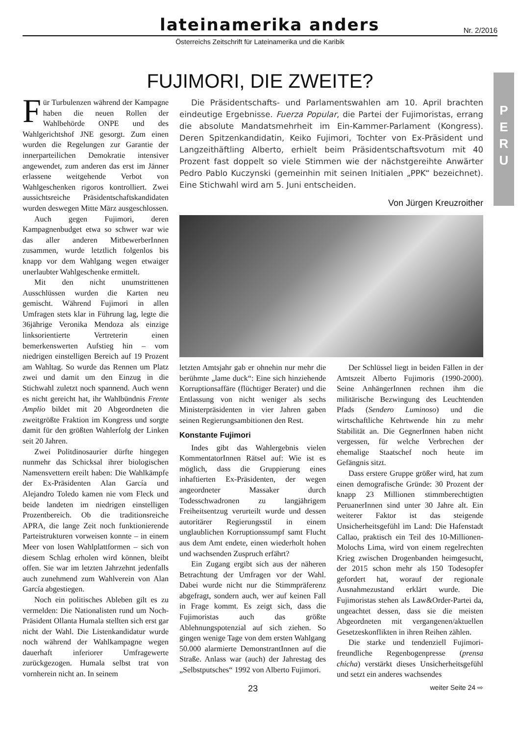lateinamerika anders
Nr. 2/2016
Österreichs Zeitschrift für Lateinamerika und die Karibik
P
E
R
U
FUJIMORI, DIE ZWEITE?
Für Turbulenzen während der Kampagne haben die neuen Rollen der Wahlbehörde ONPE und des Wahlgerichtshof JNE gesorgt. Zum einen wurden die Regelungen zur Garantie der innerparteilichen Demokratie intensiver angewendet, zum anderen das erst im Jänner erlassene weitgehende Verbot von Wahlgeschenken rigoros kontrolliert. Zwei aussichtsreiche Präsidentschaftskandidaten wurden deswegen Mitte März ausgeschlossen.
Auch gegen Fujimori, deren Kampagnenbudget etwa so schwer war wie das aller anderen MitbewerberInnen zusammen, wurde letztlich folgenlos bis knapp vor dem Wahlgang wegen etwaiger unerlaubter Wahlgeschenke ermittelt.
Mit den nicht unumstrittenen Ausschlüssen wurden die Karten neu gemischt. Während Fujimori in allen Umfragen stets klar in Führung lag, legte die 36jährige Veronika Mendoza als einzige linksorientierte Vertreterin einen bemerkenswerten Aufstieg hin – vom niedrigen einstelligen Bereich auf 19 Prozent am Wahltag. So wurde das Rennen um Platz zwei und damit um den Einzug in die Stichwahl zuletzt noch spannend. Auch wenn es nicht gereicht hat, ihr Wahlbündnis Frente Amplio bildet mit 20 Abgeordneten die zweitgrößte Fraktion im Kongress und sorgte damit für den größten Wahlerfolg der Linken seit 20 Jahren.
Zwei Politdinosaurier dürfte hingegen nunmehr das Schicksal ihrer biologischen Namensvettern ereilt haben: Die Wahlkämpfe der Ex-Präsidenten Alan García und Alejandro Toledo kamen nie vom Fleck und beide landeten im niedrigen einstelligen Prozentbereich. Ob die traditionsreiche APRA, die lange Zeit noch funktionierende Parteistrukturen vorweisen konnte – in einem Meer von losen Wahlplattformen – sich von diesem Schlag erholen wird können, bleibt offen. Sie war im letzten Jahrzehnt jedenfalls auch zunehmend zum Wahlverein von Alan García abgestiegen.
Noch ein politisches Ableben gilt es zu vermelden: Die Nationalisten rund um Noch-Präsident Ollanta Humala stellten sich erst gar nicht der Wahl. Die Listenkandidatur wurde noch während der Wahlkampagne wegen dauerhaft inferiorer Umfragewerte zurückgezogen. Humala selbst trat von vornherein nicht an. In seinem
Die Präsidentschafts- und Parlamentswahlen am 10. April brachten eindeutige Ergebnisse. Fuerza Popular, die Partei der Fujimoristas, errang die absolute Mandatsmehrheit im Ein-Kammer-Parlament (Kongress). Deren Spitzenkandidatin, Keiko Fujimori, Tochter von Ex-Präsident und Langzeithäftling Alberto, erhielt beim Präsidentschaftsvotum mit 40 Prozent fast doppelt so viele Stimmen wie der nächstgereihte Anwärter Pedro Pablo Kuczynski (gemeinhin mit seinen Initialen „PPK“ bezeichnet). Eine Stichwahl wird am 5. Juni entscheiden.
Von Jürgen Kreuzroither
letzten Amtsjahr gab er ohnehin nur mehr die berühmte „lame duck“: Eine sich hinziehende Korruptionsaffäre (flüchtiger Berater) und die Entlassung von nicht weniger als sechs Ministerpräsidenten in vier Jahren gaben seinen Regierungsambitionen den Rest.
Konstante Fujimori
Indes gibt das Wahlergebnis vielen KommentatorInnen Rätsel auf: Wie ist es möglich, dass die Gruppierung eines inhaftierten Ex-Präsidenten, der wegen angeordneter Massaker durch Todesschwadronen zu langjährigem Freiheitsentzug verurteilt wurde und dessen autoritärer Regierungsstil in einem unglaublichen Korruptionssumpf samt Flucht aus dem Amt endete, einen wiederholt hohen und wachsenden Zuspruch erfährt?
Ein Zugang ergibt sich aus der näheren Betrachtung der Umfragen vor der Wahl. Dabei wurde nicht nur die Stimmpräferenz abgefragt, sondern auch, wer auf keinen Fall in Frage kommt. Es zeigt sich, dass die Fujimoristas auch das größte Ablehnungspotenzial auf sich ziehen. So gingen wenige Tage von dem ersten Wahlgang 50.000 alarmierte DemonstrantInnen auf die Straße. Anlass war (auch) der Jahrestag des „Selbstputsches“ 1992 von Alberto Fujimori.
Der Schlüssel liegt in beiden Fällen in der Amtszeit Alberto Fujimoris (1990-2000). Seine AnhängerInnen rechnen ihm die militärische Bezwingung des Leuchtenden Pfads (Sendero Luminoso) und die wirtschaftliche Kehrtwende hin zu mehr Stabilität an. Die GegnerInnen haben nicht vergessen, für welche Verbrechen der ehemalige Staatschef noch heute im Gefängnis sitzt.
Dass erstere Gruppe größer wird, hat zum einen demografische Gründe: 30 Prozent der knapp 23 Millionen stimmberechtigten PeruanerInnen sind unter 30 Jahre alt. Ein weiterer Faktor ist das steigende Unsicherheitsgefühl im Land: Die Hafenstadt Callao, praktisch ein Teil des 10-Millionen-Molochs Lima, wird von einem regelrechten Krieg zwischen Drogenbanden heimgesucht, der 2015 schon mehr als 150 Todesopfer gefordert hat, worauf der regionale Ausnahmezustand erklärt wurde. Die Fujimoristas stehen als Law&Order-Partei da, ungeachtet dessen, dass sie die meisten Abgeordneten mit vergangenen/aktuellen Gesetzeskonflikten in ihren Reihen zählen.
Die starke und tendenziell Fujimori-freundliche Regenbogenpresse (prensa chicha) verstärkt dieses Unsicherheitsgefühl und setzt ein anderes wachsendes
23 weiter Seite 24 ⇨